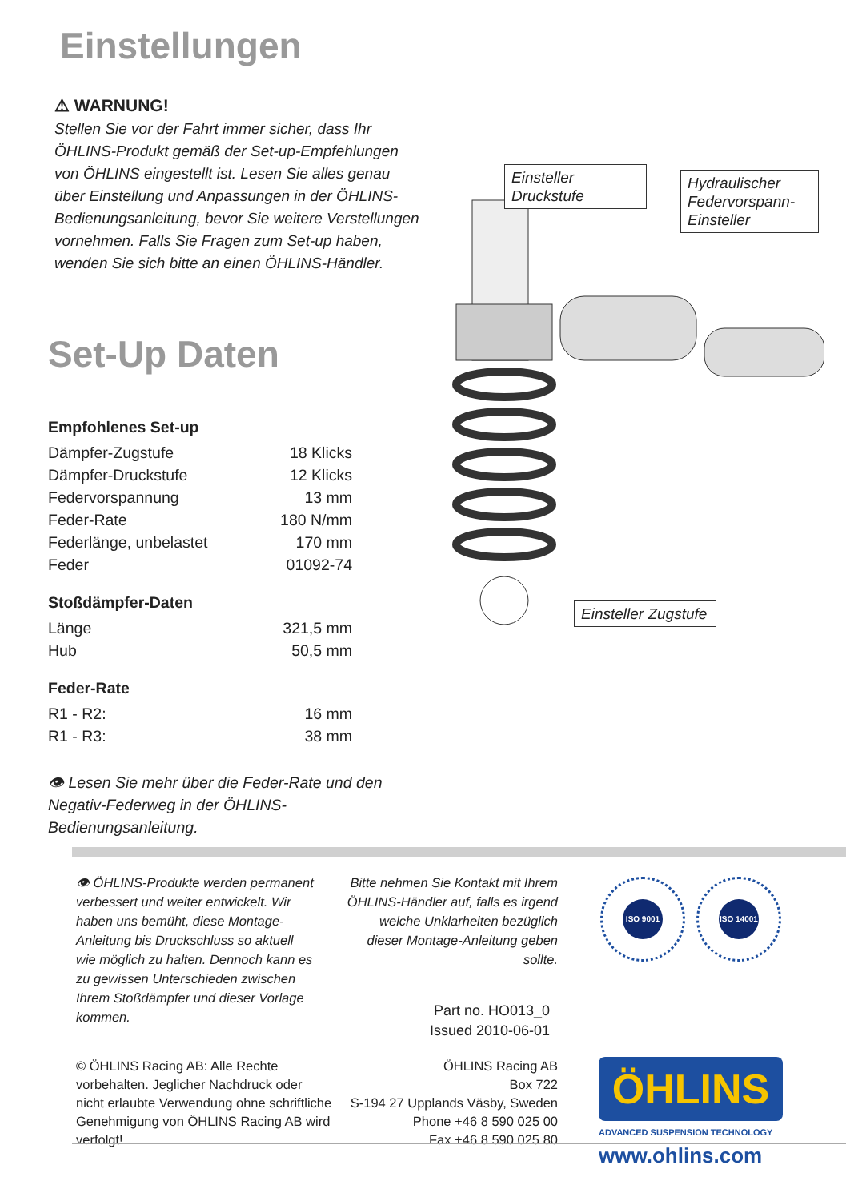Einstellungen
⚠ WARNUNG!
Stellen Sie vor der Fahrt immer sicher, dass Ihr ÖHLINS-Produkt gemäß der Set-up-Empfehlungen von ÖHLINS eingestellt ist. Lesen Sie alles genau über Einstellung und Anpassungen in der ÖHLINS-Bedienungsanleitung, bevor Sie weitere Verstellungen vornehmen. Falls Sie Fragen zum Set-up haben, wenden Sie sich bitte an einen ÖHLINS-Händler.
Set-Up Daten
Empfohlenes Set-up
| Dämpfer-Zugstufe | 18 Klicks |
| Dämpfer-Druckstufe | 12 Klicks |
| Federvorspannung | 13 mm |
| Feder-Rate | 180 N/mm |
| Federlänge, unbelastet | 170 mm |
| Feder | 01092-74 |
Stoßdämpfer-Daten
| Länge | 321,5 mm |
| Hub | 50,5 mm |
Feder-Rate
| R1 - R2: | 16 mm |
| R1 - R3: | 38 mm |
👁 Lesen Sie mehr über die Feder-Rate und den Negativ-Federweg in der ÖHLINS-Bedienungsanleitung.
Einsteller Druckstufe
Hydraulischer Federvorspann-Einsteller
Einsteller Zugstufe
👁 ÖHLINS-Produkte werden permanent verbessert und weiter entwickelt. Wir haben uns bemüht, diese Montage-Anleitung bis Druckschluss so aktuell wie möglich zu halten. Dennoch kann es zu gewissen Unterschieden zwischen Ihrem Stoßdämpfer und dieser Vorlage kommen.
Bitte nehmen Sie Kontakt mit Ihrem ÖHLINS-Händler auf, falls es irgend welche Unklarheiten bezüglich dieser Montage-Anleitung geben sollte.
ISO 9001 ISO 14001
Part no. HO013_0
Issued 2010-06-01
© ÖHLINS Racing AB: Alle Rechte vorbehalten. Jeglicher Nachdruck oder nicht erlaubte Verwendung ohne schriftliche Genehmigung von ÖHLINS Racing AB wird verfolgt!
ÖHLINS Racing AB
Box 722
S-194 27 Upplands Väsby, Sweden
Phone +46 8 590 025 00
Fax +46 8 590 025 80
ÖHLINS
ADVANCED SUSPENSION TECHNOLOGY
www.ohlins.com